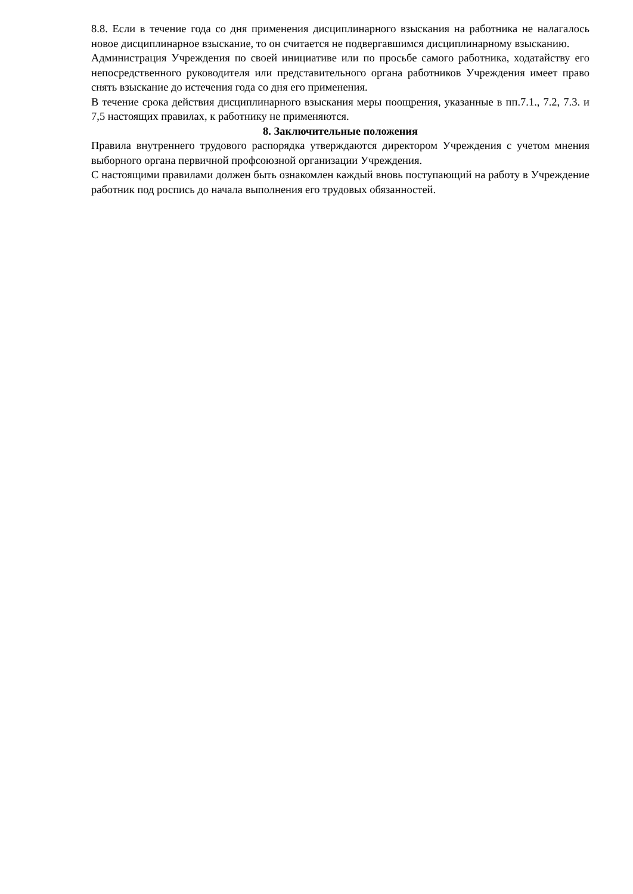8.8. Если в течение года со дня применения дисциплинарного взыскания на работника не налагалось новое дисциплинарное взыскание, то он считается не подвергавшимся дисциплинарному взысканию.
Администрация Учреждения по своей инициативе или по просьбе самого работника, ходатайству его непосредственного руководителя или представительного органа работников Учреждения имеет право снять взыскание до истечения года со дня его применения.
В течение срока действия дисциплинарного взыскания меры поощрения, указанные в пп.7.1., 7.2, 7.3. и 7,5 настоящих правилах, к работнику не применяются.
8. Заключительные положения
Правила внутреннего трудового распорядка утверждаются директором Учреждения с учетом мнения выборного органа первичной профсоюзной организации Учреждения.
С настоящими правилами должен быть ознакомлен каждый вновь поступающий на работу в Учреждение работник под роспись до начала выполнения его трудовых обязанностей.